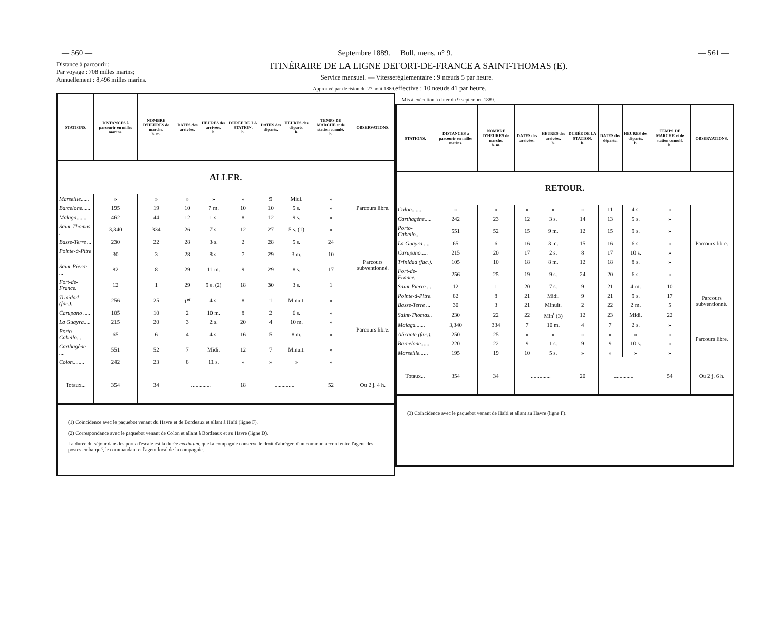— 560 — Septembre 1889.
Distance à parcourir :
Par voyage : 708 milles marins;
Annuellement : 8,496 milles marins.
ITINÉRAIRE DE LA LIGNE DE
Service mensuel. — Vitesse
Approuvé par décision du 27 août 1889.
| STATIONS. | DISTANCES à parcourir en milles marins. | NOMBRE D'HEURES de marche. h. m. | DATES des arrivées. | HEURES des arrivées. h. | DURÉE DE LA STATION. h. | DATES des départs. | HEURES des départs. h. | TEMPS DE MARCHE et de station cumulé. h. | OBSERVATIONS. |
| --- | --- | --- | --- | --- | --- | --- | --- | --- | --- |
| ALLER. | | | | | | | | | |
| Marseille...... | » | » | » | » | » | 9 | Midi. | » | Parcours libre. |
| Barcelone...... | 195 | 19 | 10 | 7 m. | 10 | 10 | 5 s. | » | |
| Malaga....... | 462 | 44 | 12 | 1 s. | 8 | 12 | 9 s. | » | |
| Saint-Thomas . | 3,340 | 334 | 26 | 7 s. | 12 | 27 | 5 s. (1) | » | |
| Basse-Terre ... | 230 | 22 | 28 | 3 s. | 2 | 28 | 5 s. | 24 | Parcours subventionné. |
| Pointe-à-Pitre . | 30 | 3 | 28 | 8 s. | 7 | 29 | 3 m. | 10 | |
| Saint-Pierre ... | 82 | 8 | 29 | 11 m. | 9 | 29 | 8 s. | 17 | |
| Fort-de-France. | 12 | 1 | 29 | 9 s. (2) | 18 | 30 | 3 s. | 1 | |
| Trinidad (fac.). | 256 | 25 | 1<sup>er</sup> | 4 s. | 8 | 1 | Minuit. | » | Parcours libre. |
| Carupano ..... | 105 | 10 | 2 | 10 m. | 8 | 2 | 6 s. | » | |
| La Guayra..... | 215 | 20 | 3 | 2 s. | 20 | 4 | 10 m. | » | |
| Porto-Cabello... | 65 | 6 | 4 | 4 s. | 16 | 5 | 8 m. | » | |
| Carthagène .... | 551 | 52 | 7 | Midi. | 12 | 7 | Minuit. | » | |
| Colon........ | 242 | 23 | 8 | 11 s. | » | » | » | » | |
| Totaux... | 354 | 34 | .............. | | 18 | .............. | | 52 | Ou 2 j. 4 h. |
(1) Coïncidence avec le paquebot venant du Havre et de Bordeaux et allant à Haïti (ligne F).
(2) Correspondance avec le paquebot venant de Colon et allant à Bordeaux et au Havre (ligne D).
La durée du séjour dans les ports d'escale est la durée maximum, que la compagnie conserve le droit d'abréger, d'un commun accord entre l'agent des postes embarqué, le commandant et l'agent local de la compagnie.
Bull. mens. n° 9. — 561 —
FORT-DE-FRANCE A SAINT-THOMAS (E).
réglementaire : 9 nœuds 5 par heure.
effective : 10 nœuds 41 par heure.
— Mis à exécution à dater du 9 septembre 1889.
| STATIONS. | DISTANCES à parcourir en milles marins. | NOMBRE D'HEURES de marche. h. m. | DATES des arrivées. | HEURES des arrivées. h. | DURÉE DE LA STATION. h. | DATES des départs. | HEURES des départs. h. | TEMPS DE MARCHE et de station cumulé. h. | OBSERVATIONS. |
| --- | --- | --- | --- | --- | --- | --- | --- | --- | --- |
| RETOUR. | | | | | | | | | |
| Colon........ | » | » | » | » | » | 11 | 4 s. | » | Parcours libre. |
| Carthagène..... | 242 | 23 | 12 | 3 s. | 14 | 13 | 5 s. | » | |
| Porto-Cabello... | 551 | 52 | 15 | 9 m. | 12 | 15 | 9 s. | » | |
| La Guayra .... | 65 | 6 | 16 | 3 m. | 15 | 16 | 6 s. | » | |
| Carupano..... | 215 | 20 | 17 | 2 s. | 8 | 17 | 10 s. | » | |
| Trinidad (fac.). | 105 | 10 | 18 | 8 m. | 12 | 18 | 8 s. | » | |
| Fort-de-France. | 256 | 25 | 19 | 9 s. | 24 | 20 | 6 s. | » | |
| Saint-Pierre ... | 12 | 1 | 20 | 7 s. | 9 | 21 | 4 m. | 10 | Parcours subventionné. |
| Pointe-à-Pitre. | 82 | 8 | 21 | Midi. | 9 | 21 | 9 s. | 17 | |
| Basse-Terre ... | 30 | 3 | 21 | Minuit. | 2 | 22 | 2 m. | 5 | |
| Saint-Thomas.. | 230 | 22 | 22 | Min<sup>t</sup> (3) | 12 | 23 | Midi. | 22 | |
| Malaga....... | 3,340 | 334 | 7 | 10 m. | 4 | 7 | 2 s. | » | Parcours libre. |
| Alicante (fac.). | 250 | 25 | » | » | » | » | » | » | |
| Barcelone...... | 220 | 22 | 9 | 1 s. | 9 | 9 | 10 s. | » | |
| Marseille...... | 195 | 19 | 10 | 5 s. | » | » | » | » | |
| Totaux... | 354 | 34 | .............. | | 20 | .............. | | 54 | Ou 2 j. 6 h. |
(3) Coïncidence avec le paquebot venant de Haïti et allant au Havre (ligne F).